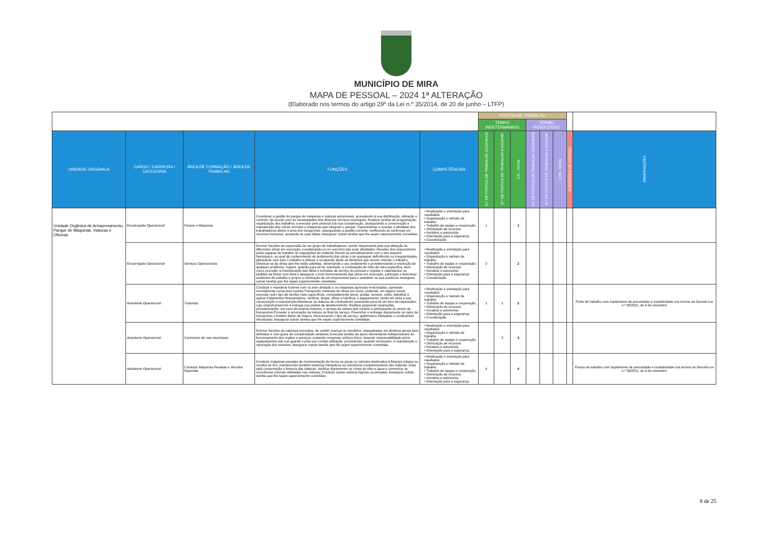MUNICÍPIO DE MIRA
MAPA DE PESSOAL – 2024 1ª ALTERAÇÃO
(Elaborado nos termos do artigo 29º da Lei n.º 35/2014, de 20 de junho – LTFP)
| | | | | | POSTOS DE TRABALHO | | | | | | | |
| | | | | | TEMPO INDETERMINADO | | | TERMO RESOLUTIVO | | | | |
| UNIDADE ORGÂNICA | CARGO / CARREIRA / CATEGORIA | ÁREA DE FORMAÇÃO / ÁREA DE TRABALHO | FUNÇÕES | COMPETÊNCIAS | N.º DE POSTOS DE TRABALHO OCUPADOS | N.º DE POSTOS DE TRABALHO A OCUPAR | CTI - TOTAL | N.º DE POSTOS DE TRABALHO OCUPADOS | N.º DE POSTOS DE TRABALHO A OCUPAR | CTR - TOTAL | COMISSÕES DE SERVIÇO | OBSERVAÇÕES |
| Unidade Orgânica de Armazenamento, Parque de Máquinas, Viaturas e Oficinas | Encarregado Operacional | Parque e Máquinas | Coordenar a gestão do parque de máquinas e viaturas automóveis, procedendo à sua distribuição, afetação e controlo, de acordo com as necessidades dos diversos serviços municipais; Realizar tarefas de programação, organização dos trabalhos a executar pelo pessoal sob sua coordenação, assegurando a conservação e manutenção dos vários veículos e máquinas que integram o parque; Supervisionar e orientar a atividade dos trabalhadores afetos à área dos transportes, assegurando a gestão corrente, verificando as carências em recursos humanos, anotando as suas faltas; Assegurar outras tarefas que lhe sejam superiormente cometidas. | • Realização e orientação para resultados • Organização e método de trabalho • Trabalho de equipa e cooperação • Otimização de recursos • Iniciativa e autonomia • Orientação para a segurança • Coordenação | 1 | | 1 | | | | | |
| | Encarregado Operacional | Serviços Operacionais | Exercer funções de supervisão de um grupo de trabalhadores, sendo responsável pela sua afetação às diferentes obras em execução, coordenando-os no exercício das suas atividades; Receber dos responsáveis pelas equipas de trabalho as requisições de material; Reunir-se periodicamente com o seu superior hierárquico, ao qual dá conhecimento do andamento das obras e de quaisquer deficiências ou irregularidades, planeando com este o trabalho a efetuar e recebendo deste as diretrizes que devem orientar o trabalho; Deslocar-se às obras que lhe estão adstritas, observando o seu andamento e providenciando a resolução de qualquer problema; Sugerir, quando para tal for solicitado, a contratação de mão-de-obra específica, bem como proceder à inventariação das faltas e entradas de serviço do pessoal e registar e calendarizar os pedidos de férias com vista a assegurar o bom funcionamento das obras em execução, participar e descrever acidentes de trabalho e propor a nomeação de um responsável para o substituir na sua ausência; Assegurar outras tarefas que lhe sejam superiormente cometidas. | • Realização e orientação para resultados • Organização e método de trabalho • Trabalho de equipa e cooperação • Otimização de recursos • Iniciativa e autonomia • Orientação para a segurança • Coordenação | 2 | | 2 | | | | | |
| | Assistente Operacional | Tratorista | Conduzir e manobrar tratores com ou sem atrelado e ou máquinas agrícolas motorizadas, operando normalmente numa área restrita;Transportar materiais de obras em curso, podendo, em alguns casos, executar outro tipo de tarefas mais específicas, nomeadamente lavrar, gradar, semear, ceifar, debulhar e aplicar tratamentos fitossanitários; Verificar, limpar, afinar e lubrificar o equipamento, tendo em vista a sua conservação e manutenção;Abastecer as viaturas de combustível, possuindo para tal um livro de requisições, cujo original preenche e entrega nos postos de abastecimento; Realizar pequenas reparações, providenciando, em caso de avarias maiores, o arranjo da viatura que conduz e participando ao sector de transportes;Proceder à arrumação da viatura no final do serviço; Preencher e entregar diariamente no setor de transportes o boletim diário de viatura, mencionando o tipo de serviço, quilómetros efetuados e combustível introduzido; Assegurar outras tarefas que lhe sejam superiormente cometidas. | • Realização e orientação para resultados • Organização e método de trabalho • Trabalho de equipa e cooperação • Otimização de recursos • Iniciativa e autonomia • Orientação para a segurança • Coordenação | 1 | 1 | 2 | | | | | Posto de trabalho com Suplemento de penosidade e insalubridade nos termos do Decreto-Lei n.º 93/2021, de 9 de novembro |
| | Assistente Operacional | Cantoneiro de vias municipais | Exercer funções de natureza executiva, de caráter manual ou mecânico, enquadradas em diretivas gerais bem definidas e com graus de complexidade variáveis; Executar tarefas de apoio elementares indispensáveis ao funcionamento dos órgãos e serviços, podendo comportar esforço físico; Assumir responsabilidade pelos equipamentos sob sua guarda e pela sua correta utilização, procedendo, quando necessário, à manutenção e reparação dos mesmos; Assegurar outras tarefas que lhe sejam superiormente cometidas. | • Realização e orientação para resultados • Organização e método de trabalho • Trabalho de equipa e cooperação • Otimização de recursos • Iniciativa e autonomia • Orientação para a segurança | | 3 | 3 | | | | | |
| | Assistente Operacional | Condutor Máquinas Pesadas e Veículos Especiais | Conduzir máquinas pesadas de movimentação de terras ou gruas ou veículos destinados à limpeza urbana ou recolha de lixo, manobrando também sistemas hidráulicos ou mecânicos complementares das viaturas; Zelar pela conservação e limpeza das viaturas; Verificar diariamente os níveis de óleo e água e comunicar as ocorrências normais detetadas nas viaturas; Conduzir outras viaturas ligeiras ou pesadas; Assegurar outras tarefas que lhe sejam superiormente cometidas. | • Realização e orientação para resultados • Organização e método de trabalho • Trabalho de equipa e cooperação • Otimização de recursos • Iniciativa e autonomia • Orientação para a segurança | 4 | | 4 | | | | | Postos de trabalho com Suplemento de penosidade e insalubridade nos termos do Decreto-Lei n.º 93/2021, de 9 de novembro |
8 de 25